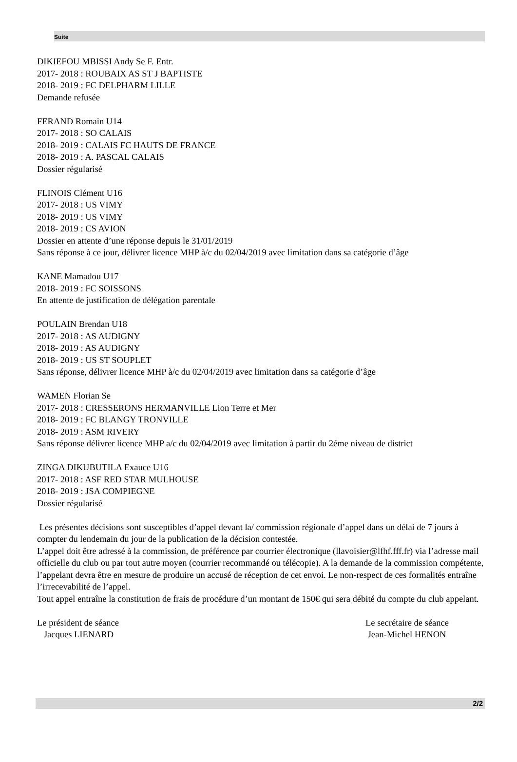Suite
DIKIEFOU MBISSI Andy Se F. Entr.
2017- 2018 : ROUBAIX AS ST J BAPTISTE
2018- 2019 : FC DELPHARM LILLE
Demande refusée
FERAND Romain U14
2017- 2018 : SO CALAIS
2018- 2019 : CALAIS FC HAUTS DE FRANCE
2018- 2019 : A. PASCAL CALAIS
Dossier régularisé
FLINOIS Clément U16
2017- 2018 : US VIMY
2018- 2019 : US VIMY
2018- 2019 : CS AVION
Dossier en attente d’une réponse depuis le 31/01/2019
Sans réponse à ce jour, délivrer licence MHP à/c du 02/04/2019 avec limitation dans sa catégorie d’âge
KANE Mamadou U17
2018- 2019 : FC SOISSONS
En attente de justification de délégation parentale
POULAIN Brendan U18
2017- 2018 : AS AUDIGNY
2018- 2019 : AS AUDIGNY
2018- 2019 : US ST SOUPLET
Sans réponse, délivrer licence MHP à/c du 02/04/2019 avec limitation dans sa catégorie d’âge
WAMEN Florian Se
2017- 2018 : CRESSERONS HERMANVILLE Lion Terre et Mer
2018- 2019 : FC BLANGY TRONVILLE
2018- 2019 : ASM RIVERY
Sans réponse délivrer licence MHP a/c du 02/04/2019 avec limitation à partir du 2éme niveau de district
ZINGA DIKUBUTILA Exauce U16
2017- 2018 : ASF RED STAR MULHOUSE
2018- 2019 : JSA COMPIEGNE
Dossier régularisé
Les présentes décisions sont susceptibles d’appel devant la/ commission régionale d’appel dans un délai de 7 jours à compter du lendemain du jour de la publication de la décision contestée.
L’appel doit être adressé à la commission, de préférence par courrier électronique (llavoisier@lfhf.fff.fr) via l’adresse mail officielle du club ou par tout autre moyen (courrier recommandé ou télécopie). A la demande de la commission compétente, l’appelant devra être en mesure de produire un accusé de réception de cet envoi. Le non-respect de ces formalités entraîne l’irrecevabilité de l’appel.
Tout appel entraîne la constitution de frais de procédure d’un montant de 150€ qui sera débité du compte du club appelant.
Le président de séance
Jacques LIENARD
Le secrétaire de séance
Jean-Michel HENON
2/2